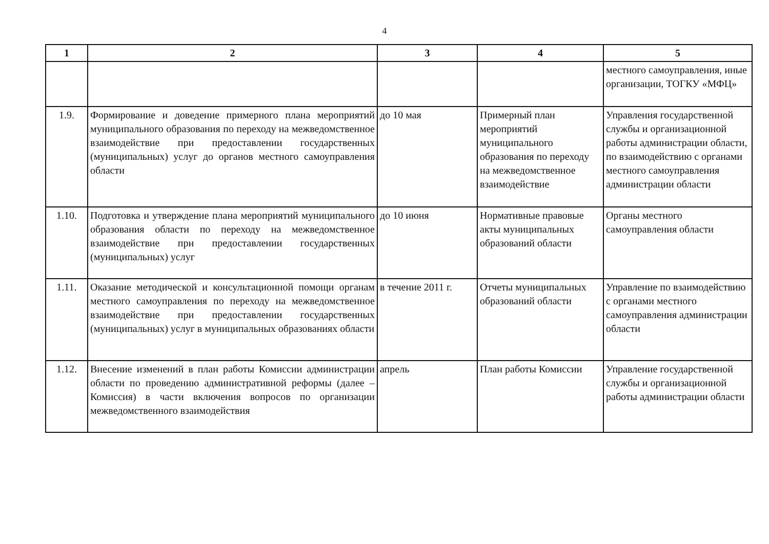4
| 1 | 2 | 3 | 4 | 5 |
| --- | --- | --- | --- | --- |
| | | | | местного самоуправления, иные организации, ТОГКУ «МФЦ» |
| 1.9. | Формирование и доведение примерного плана мероприятий муниципального образования по переходу на межведомственное взаимодействие при предоставлении государственных (муниципальных) услуг до органов местного самоуправления области | до 10 мая | Примерный план мероприятий муниципального образования по переходу на межведомственное взаимодействие | Управления государственной службы и организационной работы администрации области, по взаимодействию с органами местного самоуправления администрации области |
| 1.10. | Подготовка и утверждение плана мероприятий муниципального образования области по переходу на межведомственное взаимодействие при предоставлении государственных (муниципальных) услуг | до 10 июня | Нормативные правовые акты муниципальных образований области | Органы местного самоуправления области |
| 1.11. | Оказание методической и консультационной помощи органам местного самоуправления по переходу на межведомственное взаимодействие при предоставлении государственных (муниципальных) услуг в муниципальных образованиях области | в течение 2011 г. | Отчеты муниципальных образований области | Управление по взаимодействию с органами местного самоуправления администрации области |
| 1.12. | Внесение изменений в план работы Комиссии администрации области по проведению административной реформы (далее – Комиссия) в части включения вопросов по организации межведомственного взаимодействия | апрель | План работы Комиссии | Управление государственной службы и организационной работы администрации области |